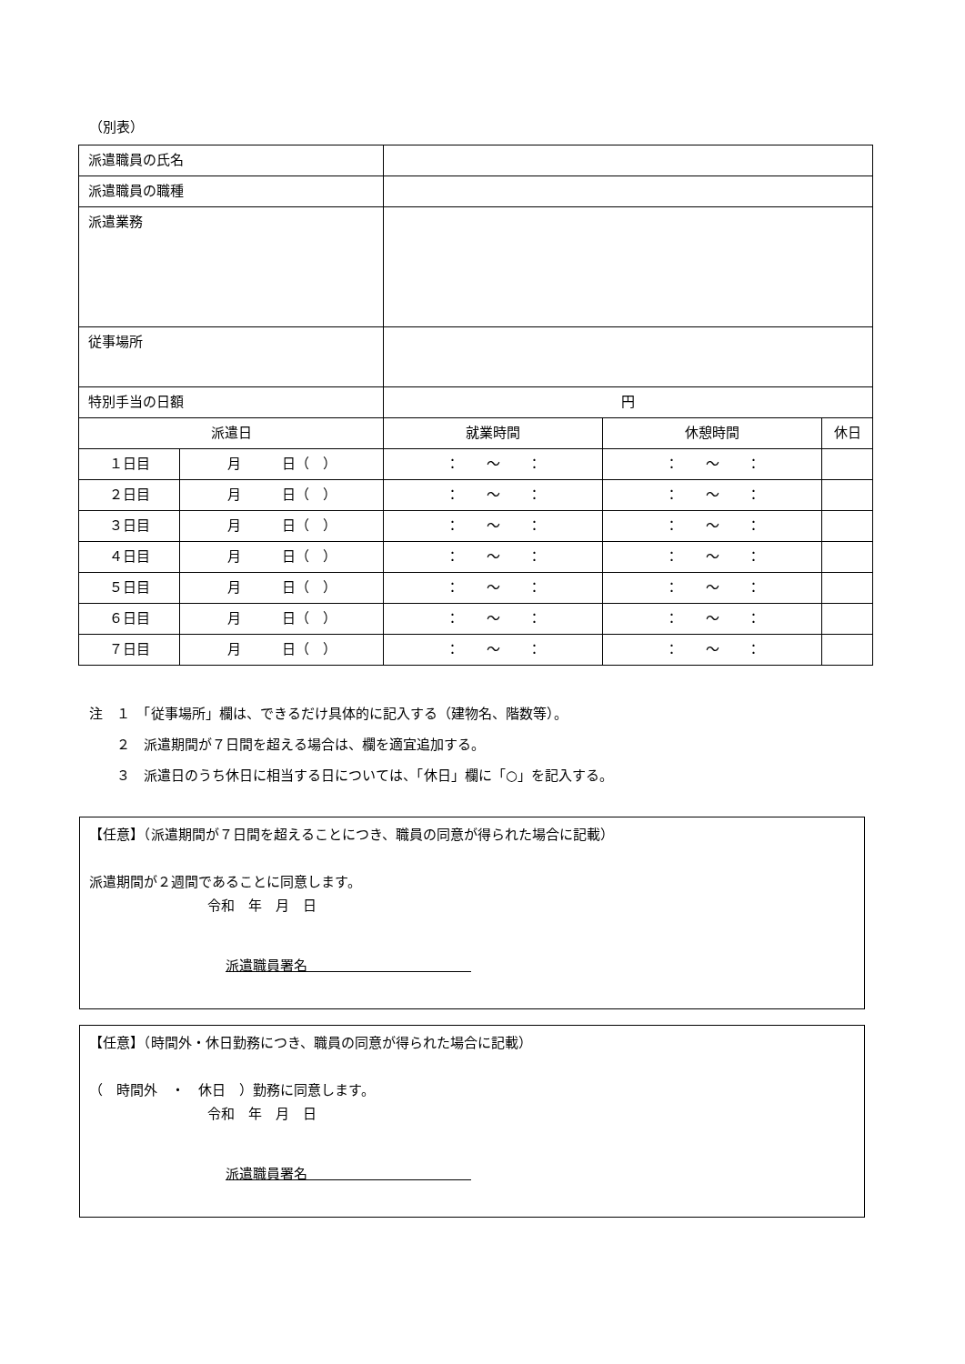（別表）
| 派遣職員の氏名 | | | | |
| 派遣職員の職種 | | | | |
| 派遣業務 | | | | |
| 従事場所 | | | | |
| 特別手当の日額 | | 円 | | |
| 派遣日 | | 就業時間 | 休憩時間 | 休日 |
| １日目 | 月 日（ ） | ： ～ ： | ： ～ ： | |
| ２日目 | 月 日（ ） | ： ～ ： | ： ～ ： | |
| ３日目 | 月 日（ ） | ： ～ ： | ： ～ ： | |
| ４日目 | 月 日（ ） | ： ～ ： | ： ～ ： | |
| ５日目 | 月 日（ ） | ： ～ ： | ： ～ ： | |
| ６日目 | 月 日（ ） | ： ～ ： | ： ～ ： | |
| ７日目 | 月 日（ ） | ： ～ ： | ： ～ ： | |
注　１　「従事場所」欄は、できるだけ具体的に記入する（建物名、階数等）。
　　２　派遣期間が７日間を超える場合は、欄を適宜追加する。
　　３　派遣日のうち休日に相当する日については、「休日」欄に「○」を記入する。
【任意】（派遣期間が７日間を超えることにつき、職員の同意が得られた場合に記載）
派遣期間が２週間であることに同意します。
令和　年　月　日
派遣職員署名　　　　　　　　　　　　
【任意】（時間外・休日勤務につき、職員の同意が得られた場合に記載）
（　時間外　・　休日　）勤務に同意します。
令和　年　月　日
派遣職員署名